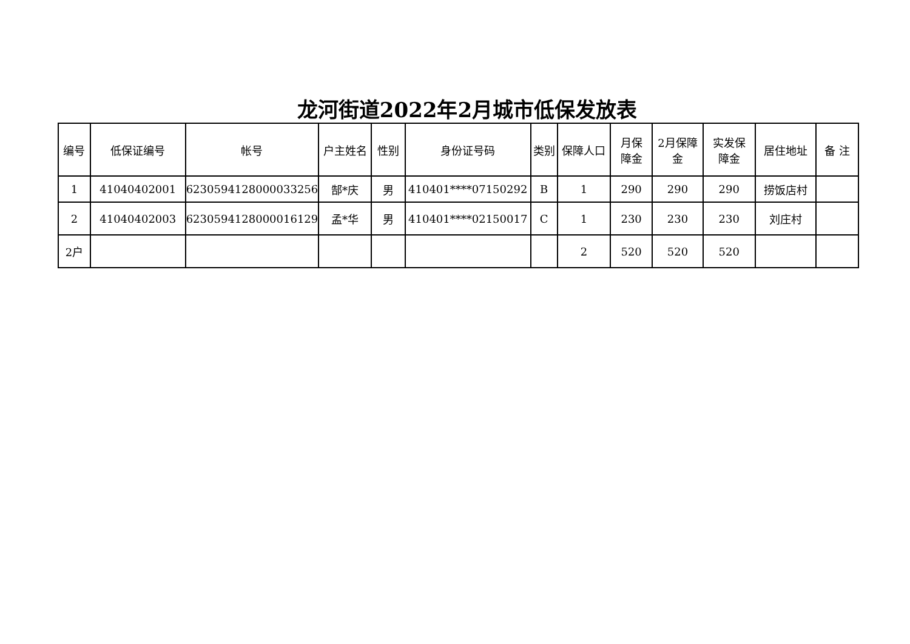龙河街道2022年2月城市低保发放表
| 编号 | 低保证编号 | 帐号 | 户主姓名 | 性别 | 身份证号码 | 类别 | 保障人口 | 月保 障金 | 2月保障 金 | 实发保 障金 | 居住地址 | 备 注 |
| --- | --- | --- | --- | --- | --- | --- | --- | --- | --- | --- | --- | --- |
| 1 | 41040402001 | 6230594128000033256 | 郜*庆 | 男 | 410401****07150292 | B | 1 | 290 | 290 | 290 | 捞饭店村 | |
| 2 | 41040402003 | 6230594128000016129 | 孟*华 | 男 | 410401****02150017 | C | 1 | 230 | 230 | 230 | 刘庄村 | |
| 2户 | | | | | | | 2 | 520 | 520 | 520 | | |